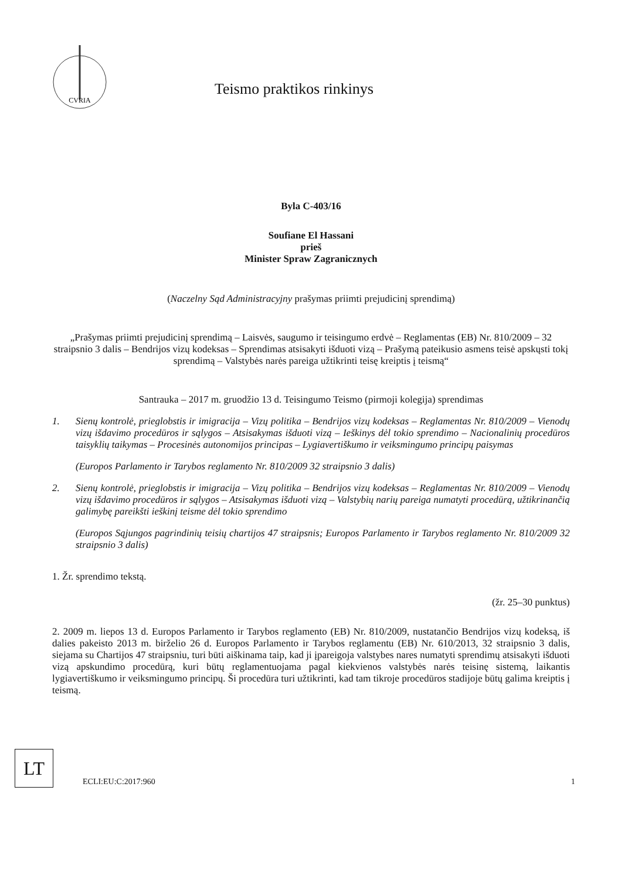CVRIA
Teismo praktikos rinkinys
Byla C-403/16
Soufiane El Hassani
prieš
Minister Spraw Zagranicznych
(Naczelny Sąd Administracyjny prašymas priimti prejudicinį sprendimą)
„Prašymas priimti prejudicinį sprendimą – Laisvės, saugumo ir teisingumo erdvė – Reglamentas (EB) Nr. 810/2009 – 32 straipsnio 3 dalis – Bendrijos vizų kodeksas – Sprendimas atsisakyti išduoti vizą – Prašymą pateikusio asmens teisė apskųsti tokį sprendimą – Valstybės narės pareiga užtikrinti teisę kreiptis į teismą“
Santrauka – 2017 m. gruodžio 13 d. Teisingumo Teismo (pirmoji kolegija) sprendimas
1. Sienų kontrolė, prieglobstis ir imigracija – Vizų politika – Bendrijos vizų kodeksas – Reglamentas Nr. 810/2009 – Vienodų vizų išdavimo procedūros ir sąlygos – Atsisakymas išduoti vizą – Ieškinys dėl tokio sprendimo – Nacionalinių procedūros taisyklių taikymas – Procesinės autonomijos principas – Lygiavertiškumo ir veiksmingumo principų paisymas
(Europos Parlamento ir Tarybos reglamento Nr. 810/2009 32 straipsnio 3 dalis)
2. Sienų kontrolė, prieglobstis ir imigracija – Vizų politika – Bendrijos vizų kodeksas – Reglamentas Nr. 810/2009 – Vienodų vizų išdavimo procedūros ir sąlygos – Atsisakymas išduoti vizą – Valstybių narių pareiga numatyti procedūrą, užtikrinančią galimybę pareikšti ieškinį teisme dėl tokio sprendimo
(Europos Sąjungos pagrindinių teisių chartijos 47 straipsnis; Europos Parlamento ir Tarybos reglamento Nr. 810/2009 32 straipsnio 3 dalis)
1. Žr. sprendimo tekstą.
(žr. 25–30 punktus)
2. 2009 m. liepos 13 d. Europos Parlamento ir Tarybos reglamento (EB) Nr. 810/2009, nustatančio Bendrijos vizų kodeksą, iš dalies pakeisto 2013 m. birželio 26 d. Europos Parlamento ir Tarybos reglamentu (EB) Nr. 610/2013, 32 straipsnio 3 dalis, siejama su Chartijos 47 straipsniu, turi būti aiškinama taip, kad ji įpareigoja valstybes nares numatyti sprendimų atsisakyti išduoti vizą apskundimo procedūrą, kuri būtų reglamentuojama pagal kiekvienos valstybės narės teisinę sistemą, laikantis lygiavertiškumo ir veiksmingumo principų. Ši procedūra turi užtikrinti, kad tam tikroje procedūros stadijoje būtų galima kreiptis į teismą.
LT
ECLI:EU:C:2017:960
1